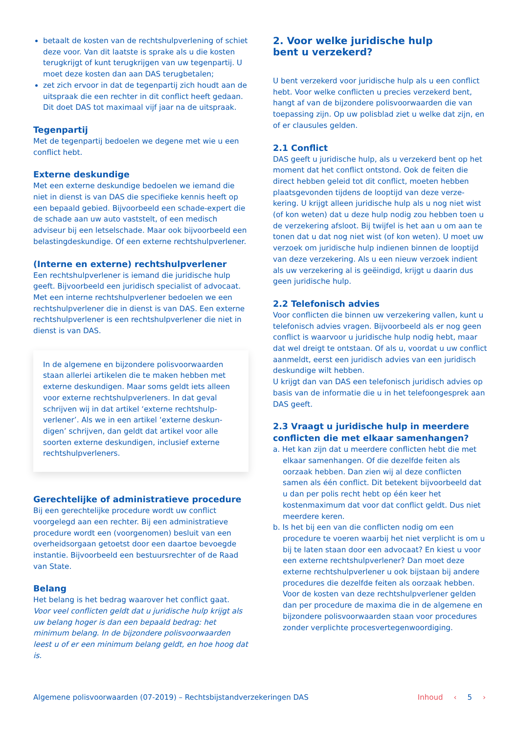betaalt de kosten van de rechtshulpverlening of schiet deze voor. Van dit laatste is sprake als u die kosten terugkrijgt of kunt terugkrijgen van uw tegenpartij. U moet deze kosten dan aan DAS terugbetalen;
zet zich ervoor in dat de tegenpartij zich houdt aan de uitspraak die een rechter in dit conflict heeft gedaan. Dit doet DAS tot maximaal vijf jaar na de uitspraak.
Tegenpartij
Met de tegenpartij bedoelen we degene met wie u een conflict hebt.
Externe deskundige
Met een externe deskundige bedoelen we iemand die niet in dienst is van DAS die specifieke kennis heeft op een bepaald gebied. Bijvoorbeeld een schade-expert die de schade aan uw auto vaststelt, of een medisch adviseur bij een letselschade. Maar ook bijvoorbeeld een belastingdeskundige. Of een externe rechtshulpverlener.
(Interne en externe) rechtshulpverlener
Een rechtshulpverlener is iemand die juridische hulp geeft. Bijvoorbeeld een juridisch specialist of advocaat. Met een interne rechtshulpverlener bedoelen we een rechtshulpverlener die in dienst is van DAS. Een externe rechtshulpverlener is een rechtshulpverlener die niet in dienst is van DAS.
In de algemene en bijzondere polisvoorwaarden staan allerlei artikelen die te maken hebben met externe deskundigen. Maar soms geldt iets alleen voor externe rechtshulpverleners. In dat geval schrijven wij in dat artikel ‘externe rechtshulp-verlener’. Als we in een artikel ‘externe deskun-digen’ schrijven, dan geldt dat artikel voor alle soorten externe deskundigen, inclusief externe rechtshulpverleners.
Gerechtelijke of administratieve procedure
Bij een gerechtelijke procedure wordt uw conflict voorgelegd aan een rechter. Bij een administratieve procedure wordt een (voorgenomen) besluit van een overheidsorgaan getoetst door een daartoe bevoegde instantie. Bijvoorbeeld een bestuursrechter of de Raad van State.
Belang
Het belang is het bedrag waarover het conflict gaat.
Voor veel conflicten geldt dat u juridische hulp krijgt als uw belang hoger is dan een bepaald bedrag: het minimum belang. In de bijzondere polisvoorwaarden leest u of er een minimum belang geldt, en hoe hoog dat is.
2. Voor welke juridische hulp
bent u verzekerd?
U bent verzekerd voor juridische hulp als u een conflict hebt. Voor welke conflicten u precies verzekerd bent, hangt af van de bijzondere polisvoorwaarden die van toepassing zijn. Op uw polisblad ziet u welke dat zijn, en of er clausules gelden.
2.1 Conflict
DAS geeft u juridische hulp, als u verzekerd bent op het moment dat het conflict ontstond. Ook de feiten die direct hebben geleid tot dit conflict, moeten hebben plaatsgevonden tijdens de looptijd van deze verze-kering. U krijgt alleen juridische hulp als u nog niet wist (of kon weten) dat u deze hulp nodig zou hebben toen u de verzekering afsloot. Bij twijfel is het aan u om aan te tonen dat u dat nog niet wist (of kon weten). U moet uw verzoek om juridische hulp indienen binnen de looptijd van deze verzekering. Als u een nieuw verzoek indient als uw verzekering al is geëindigd, krijgt u daarin dus geen juridische hulp.
2.2 Telefonisch advies
Voor conflicten die binnen uw verzekering vallen, kunt u telefonisch advies vragen. Bijvoorbeeld als er nog geen conflict is waarvoor u juridische hulp nodig hebt, maar dat wel dreigt te ontstaan. Of als u, voordat u uw conflict aanmeldt, eerst een juridisch advies van een juridisch deskundige wilt hebben.
U krijgt dan van DAS een telefonisch juridisch advies op basis van de informatie die u in het telefoongesprek aan DAS geeft.
2.3 Vraagt u juridische hulp in meerdere conflicten die met elkaar samenhangen?
a. Het kan zijn dat u meerdere conflicten hebt die met elkaar samenhangen. Of die dezelfde feiten als oorzaak hebben. Dan zien wij al deze conflicten samen als één conflict. Dit betekent bijvoorbeeld dat u dan per polis recht hebt op één keer het kostenmaximum dat voor dat conflict geldt. Dus niet meerdere keren.
b. Is het bij een van die conflicten nodig om een procedure te voeren waarbij het niet verplicht is om u bij te laten staan door een advocaat? En kiest u voor een externe rechtshulpverlener? Dan moet deze externe rechtshulpverlener u ook bijstaan bij andere procedures die dezelfde feiten als oorzaak hebben. Voor de kosten van deze rechtshulpverlener gelden dan per procedure de maxima die in de algemene en bijzondere polisvoorwaarden staan voor procedures zonder verplichte procesvertegenwoordiging.
Algemene polisvoorwaarden (07-2019) – Rechtsbijstandverzekeringen DAS Inhoud ‹ 5 ›